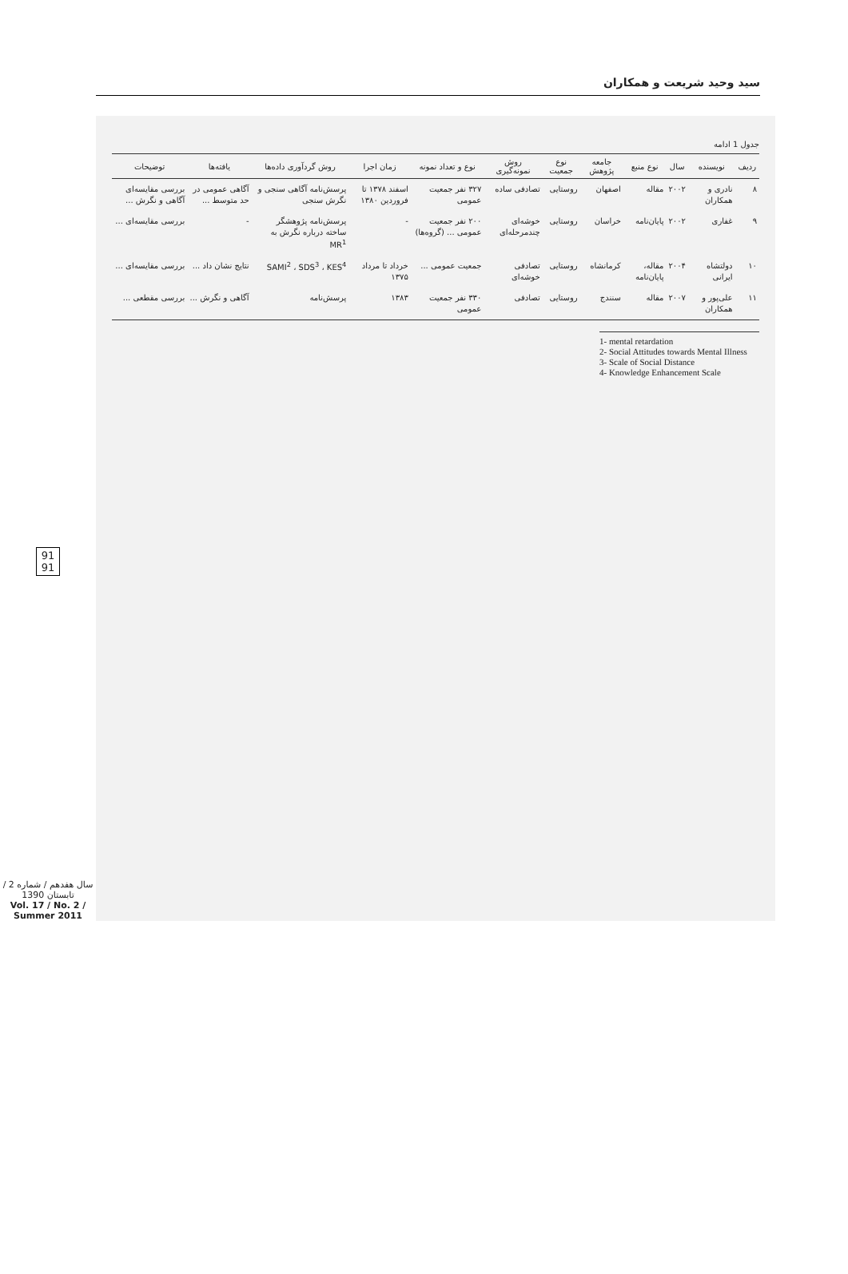سید وحید شریعت و همکاران
91
91
سال هفدهم / شماره 2 / تابستان 1390
Vol. 17 / No. 2 / Summer 2011
جدول 1 ادامه
| ردیف | نویسنده | سال | نوع منبع | جامعه پژوهش | نوع جمعیت | روش نمونه‌گیری | نوع و تعداد نمونه | زمان اجرا | روش گردآوری داده‌ها | یافته‌ها | توضیحات |
| --- | --- | --- | --- | --- | --- | --- | --- | --- | --- | --- | --- |
| ۸ | نادری و همکاران | ۲۰۰۲ | مقاله | اصفهان | روستایی | تصادفی ساده | ۳۲۷ نفر جمعیت عمومی | اسفند ۱۳۷۸ تا فروردین ۱۳۸۰ | پرسش‌نامه آگاهی سنجی و نگرش سنجی | آگاهی عمومی در حد متوسط ... | بررسی مقایسه‌ای آگاهی و نگرش ... |
| ۹ | غفاری | ۲۰۰۲ | پایان‌نامه | خراسان | روستایی | خوشه‌ای چندمرحله‌ای | ۲۰۰ نفر جمعیت عمومی ... (گروه‌ها) | - | پرسش‌نامه پژوهشگر ساخته درباره نگرش به MR<sup>1</sup> | - | بررسی مقایسه‌ای ... |
| ۱۰ | دولتشاه ایرانی | ۲۰۰۴ | مقاله، پایان‌نامه | کرمانشاه | روستایی | تصادفی خوشه‌ای | جمعیت عمومی ... | خرداد تا مرداد ۱۳۷۵ | SAMI<sup>2</sup> ، SDS<sup>3</sup> ، KES<sup>4</sup> | نتایج نشان داد ... | بررسی مقایسه‌ای ... |
| ۱۱ | علی‌پور و همکاران | ۲۰۰۷ | مقاله | سنندج | روستایی | تصادفی | ۳۳۰ نفر جمعیت عمومی | ۱۳۸۳ | پرسش‌نامه | آگاهی و نگرش ... | بررسی مقطعی ... |
1- mental retardation
2- Social Attitudes towards Mental Illness
3- Scale of Social Distance
4- Knowledge Enhancement Scale